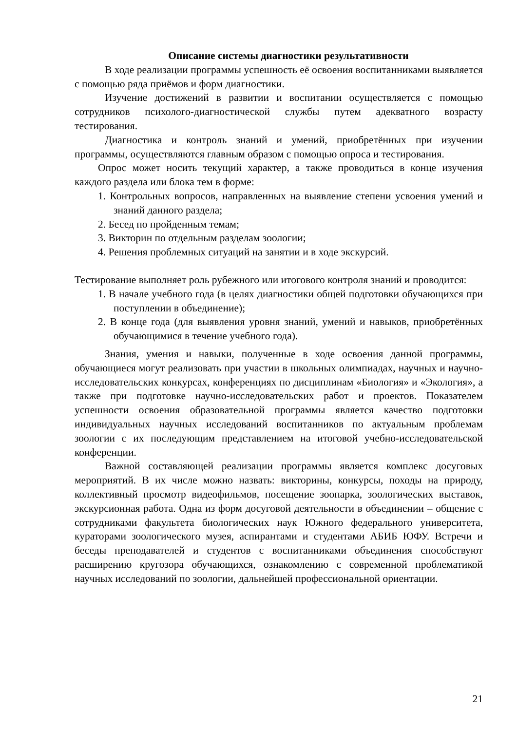Описание системы диагностики результативности
В ходе реализации программы успешность её освоения воспитанниками выявляется с помощью ряда приёмов и форм диагностики.
Изучение достижений в развитии и воспитании осуществляется с помощью сотрудников психолого-диагностической службы путем адекватного возрасту тестирования.
Диагностика и контроль знаний и умений, приобретённых при изучении программы, осуществляются главным образом с помощью опроса и тестирования.
Опрос может носить текущий характер, а также проводиться в конце изучения каждого раздела или блока тем в форме:
1. Контрольных вопросов, направленных на выявление степени усвоения умений и знаний данного раздела;
2. Бесед по пройденным темам;
3. Викторин по отдельным разделам зоологии;
4. Решения проблемных ситуаций на занятии и в ходе экскурсий.
Тестирование выполняет роль рубежного или итогового контроля знаний и проводится:
1. В начале учебного года (в целях диагностики общей подготовки обучающихся при поступлении в объединение);
2. В конце года (для выявления уровня знаний, умений и навыков, приобретённых обучающимися в течение учебного года).
Знания, умения и навыки, полученные в ходе освоения данной программы, обучающиеся могут реализовать при участии в школьных олимпиадах, научных и научно-исследовательских конкурсах, конференциях по дисциплинам «Биология» и «Экология», а также при подготовке научно-исследовательских работ и проектов. Показателем успешности освоения образовательной программы является качество подготовки индивидуальных научных исследований воспитанников по актуальным проблемам зоологии с их последующим представлением на итоговой учебно-исследовательской конференции.
Важной составляющей реализации программы является комплекс досуговых мероприятий. В их числе можно назвать: викторины, конкурсы, походы на природу, коллективный просмотр видеофильмов, посещение зоопарка, зоологических выставок, экскурсионная работа. Одна из форм досуговой деятельности в объединении – общение с сотрудниками факультета биологических наук Южного федерального университета, кураторами зоологического музея, аспирантами и студентами АБИБ ЮФУ. Встречи и беседы преподавателей и студентов с воспитанниками объединения способствуют расширению кругозора обучающихся, ознакомлению с современной проблематикой научных исследований по зоологии, дальнейшей профессиональной ориентации.
21